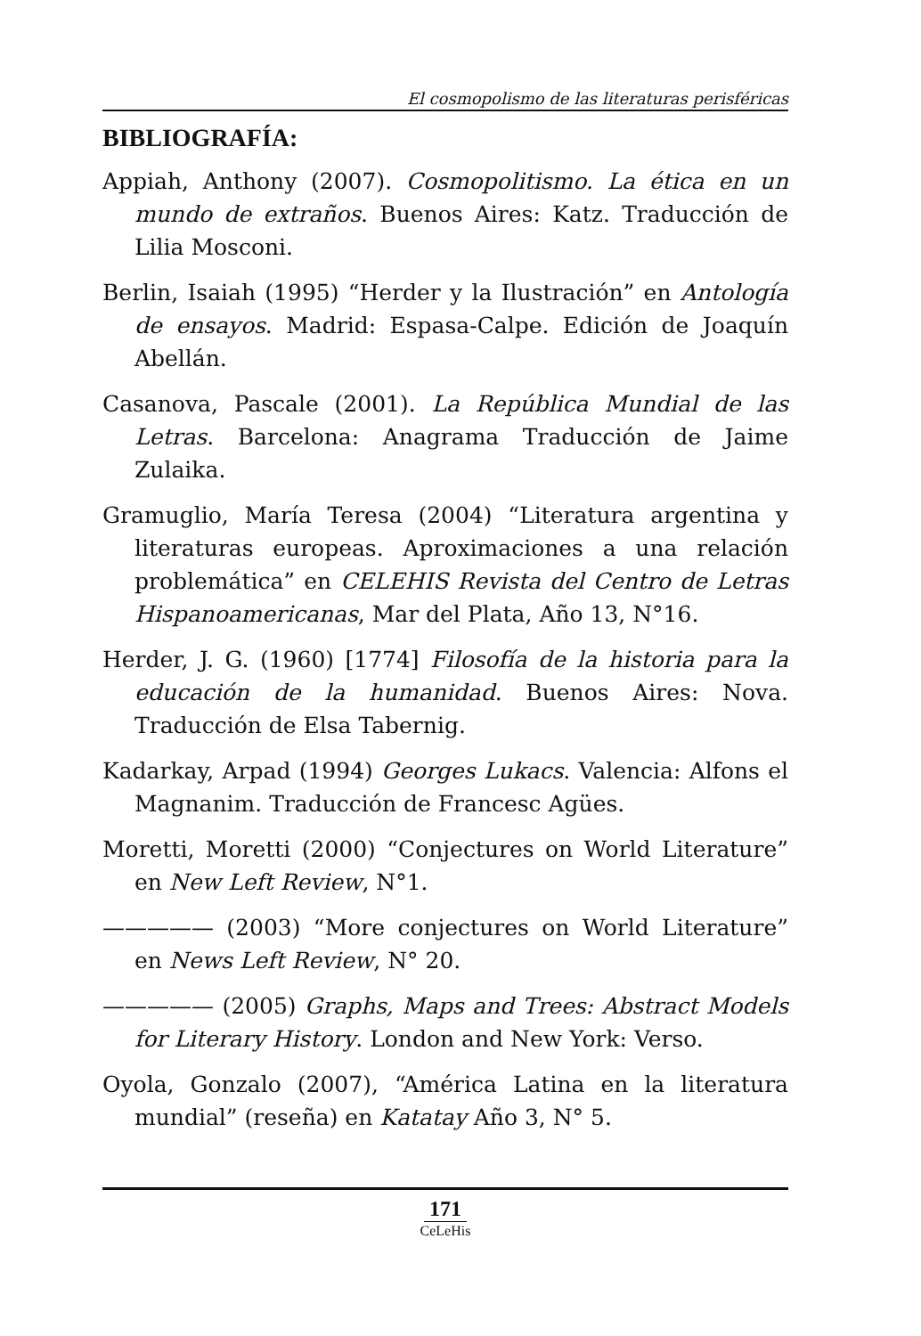El cosmopolismo de las literaturas perisféricas
BIBLIOGRAFÍA:
Appiah, Anthony (2007). Cosmopolitismo. La ética en un mundo de extraños. Buenos Aires: Katz. Traducción de Lilia Mosconi.
Berlin, Isaiah (1995) “Herder y la Ilustración” en Antología de ensayos. Madrid: Espasa-Calpe. Edición de Joaquín Abellán.
Casanova, Pascale (2001). La República Mundial de las Letras. Barcelona: Anagrama Traducción de Jaime Zulaika.
Gramuglio, María Teresa (2004) “Literatura argentina y literaturas europeas. Aproximaciones a una relación problemática” en CELEHIS Revista del Centro de Letras Hispanoamericanas, Mar del Plata, Año 13, N°16.
Herder, J. G. (1960) [1774] Filosofía de la historia para la educación de la humanidad. Buenos Aires: Nova. Traducción de Elsa Tabernig.
Kadarkay, Arpad (1994) Georges Lukacs. Valencia: Alfons el Magnanim. Traducción de Francesc Agües.
Moretti, Moretti (2000) “Conjectures on World Literature” en New Left Review, N°1.
————— (2003) “More conjectures on World Literature” en News Left Review, N° 20.
————— (2005) Graphs, Maps and Trees: Abstract Models for Literary History. London and New York: Verso.
Oyola, Gonzalo (2007), “América Latina en la literatura mundial” (reseña) en Katatay Año 3, N° 5.
171
CeLeHis